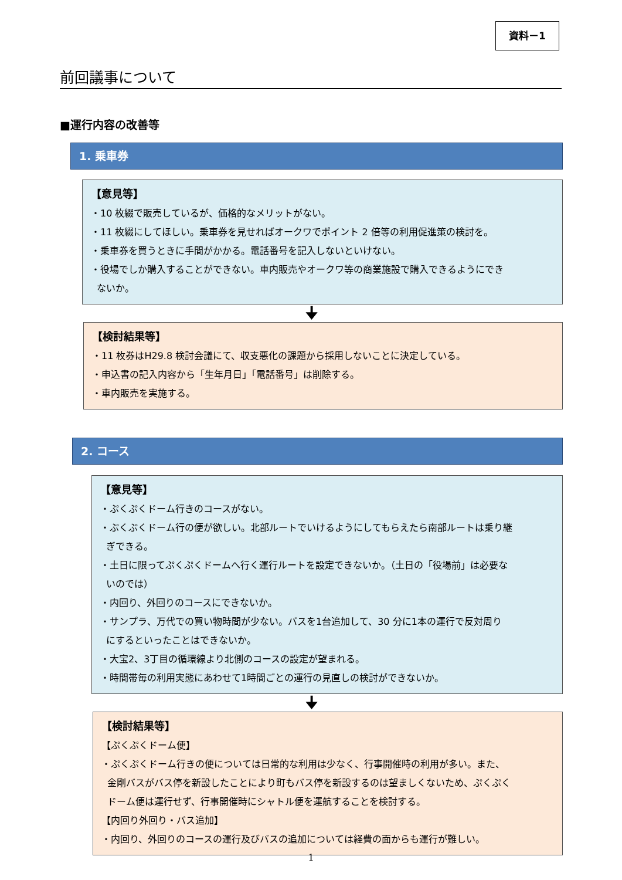資料－1
前回議事について
■運行内容の改善等
1. 乗車券
【意見等】
・10 枚綴で販売しているが、価格的なメリットがない。
・11 枚綴にしてほしい。乗車券を見せればオークワでポイント 2 倍等の利用促進策の検討を。
・乗車券を買うときに手間がかかる。電話番号を記入しないといけない。
・役場でしか購入することができない。車内販売やオークワ等の商業施設で購入できるようにでき
ないか。
🠋
【検討結果等】
・11 枚券はH29.8 検討会議にて、収支悪化の課題から採用しないことに決定している。
・申込書の記入内容から「生年月日」「電話番号」は削除する。
・車内販売を実施する。
2. コース
【意見等】
・ぷくぷくドーム行きのコースがない。
・ぷくぷくドーム行の便が欲しい。北部ルートでいけるようにしてもらえたら南部ルートは乗り継
ぎできる。
・土日に限ってぷくぷくドームへ行く運行ルートを設定できないか。（土日の「役場前」は必要な
いのでは）
・内回り、外回りのコースにできないか。
・サンプラ、万代での買い物時間が少ない。バスを1台追加して、30 分に1本の運行で反対周り
にするといったことはできないか。
・大宝2、3丁目の循環線より北側のコースの設定が望まれる。
・時間帯毎の利用実態にあわせて1時間ごとの運行の見直しの検討ができないか。
🠋
【検討結果等】
【ぷくぷくドーム便】
・ぷくぷくドーム行きの便については日常的な利用は少なく、行事開催時の利用が多い。また、
金剛バスがバス停を新設したことにより町もバス停を新設するのは望ましくないため、ぷくぷく
ドーム便は運行せず、行事開催時にシャトル便を運航することを検討する。
【内回り外回り・バス追加】
・内回り、外回りのコースの運行及びバスの追加については経費の面からも運行が難しい。
1